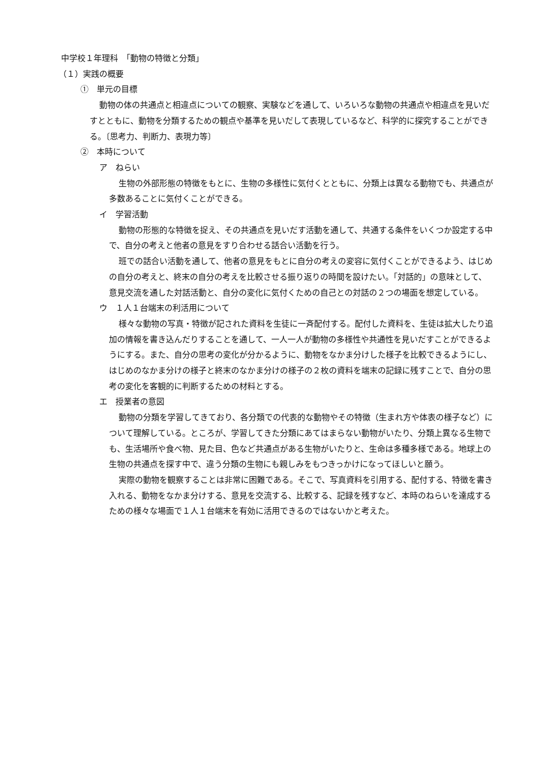中学校１年理科　「動物の特徴と分類」
（１）実践の概要
①　単元の目標
動物の体の共通点と相違点についての観察、実験などを通して、いろいろな動物の共通点や相違点を見いだすとともに、動物を分類するための観点や基準を見いだして表現しているなど、科学的に探究することができる。〔思考力、判断力、表現力等〕
②　本時について
ア　ねらい
生物の外部形態の特徴をもとに、生物の多様性に気付くとともに、分類上は異なる動物でも、共通点が多数あることに気付くことができる。
イ　学習活動
動物の形態的な特徴を捉え、その共通点を見いだす活動を通して、共通する条件をいくつか設定する中で、自分の考えと他者の意見をすり合わせる話合い活動を行う。
班での話合い活動を通して、他者の意見をもとに自分の考えの変容に気付くことができるよう、はじめの自分の考えと、終末の自分の考えを比較させる振り返りの時間を設けたい。「対話的」の意味として、意見交流を通した対話活動と、自分の変化に気付くための自己との対話の２つの場面を想定している。
ウ　１人１台端末の利活用について
様々な動物の写真・特徴が記された資料を生徒に一斉配付する。配付した資料を、生徒は拡大したり追加の情報を書き込んだりすることを通して、一人一人が動物の多様性や共通性を見いだすことができるようにする。また、自分の思考の変化が分かるように、動物をなかま分けした様子を比較できるようにし、はじめのなかま分けの様子と終末のなかま分けの様子の２枚の資料を端末の記録に残すことで、自分の思考の変化を客観的に判断するための材料とする。
エ　授業者の意図
動物の分類を学習してきており、各分類での代表的な動物やその特徴（生まれ方や体表の様子など）について理解している。ところが、学習してきた分類にあてはまらない動物がいたり、分類上異なる生物でも、生活場所や食べ物、見た目、色など共通点がある生物がいたりと、生命は多種多様である。地球上の生物の共通点を探す中で、違う分類の生物にも親しみをもつきっかけになってほしいと願う。
実際の動物を観察することは非常に困難である。そこで、写真資料を引用する、配付する、特徴を書き入れる、動物をなかま分けする、意見を交流する、比較する、記録を残すなど、本時のねらいを達成するための様々な場面で１人１台端末を有効に活用できるのではないかと考えた。